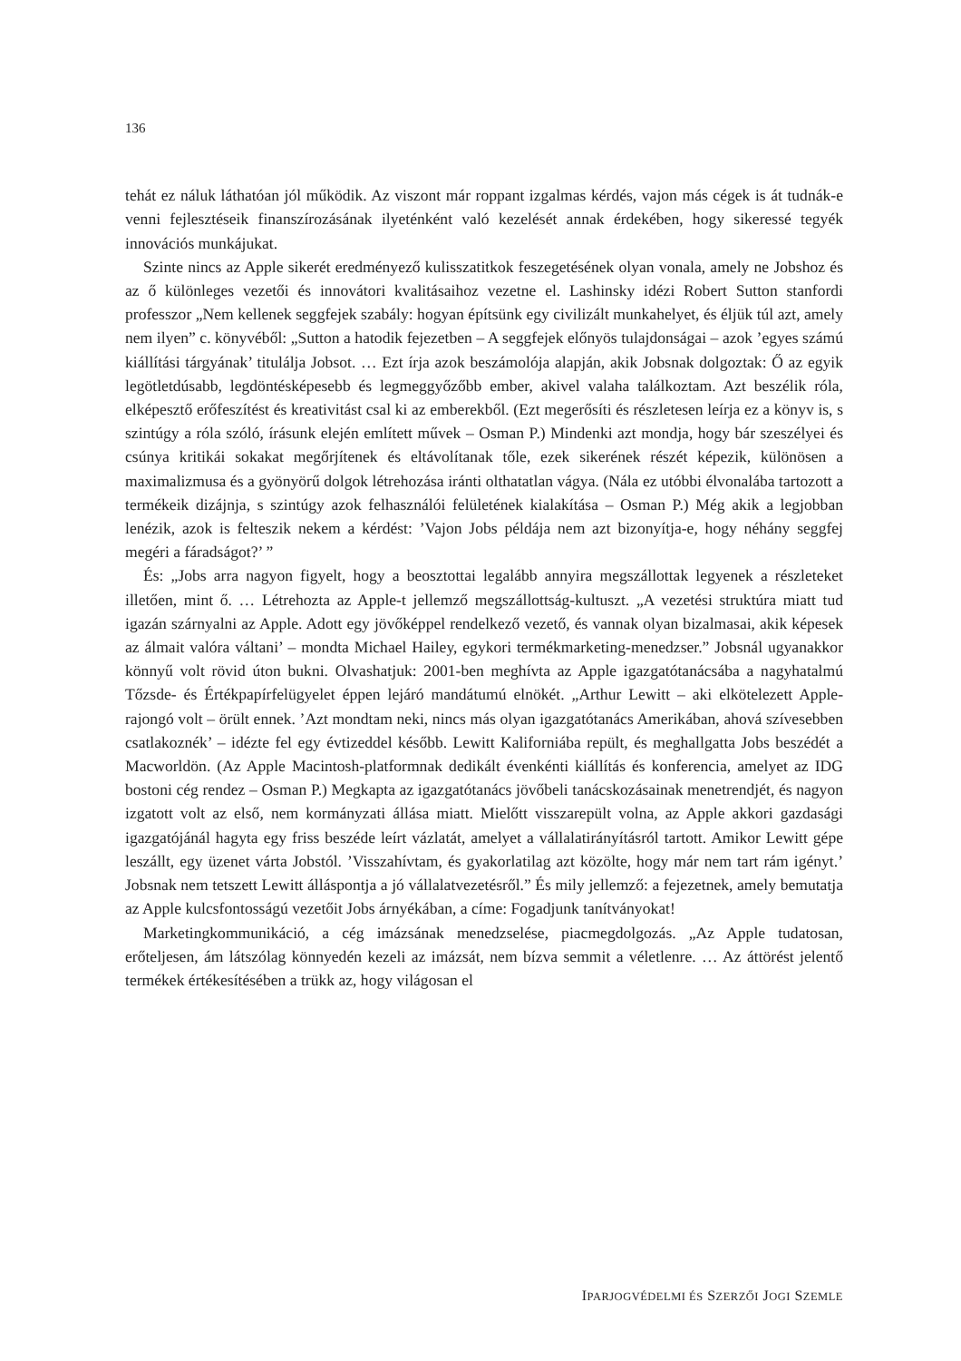136
tehát ez náluk láthatóan jól működik. Az viszont már roppant izgalmas kérdés, vajon más cégek is át tudnák-e venni fejlesztéseik finanszírozásának ilyetén­ként való kezelését annak érdekében, hogy sikeressé tegyék innovációs munkájukat.
Szinte nincs az Apple sikerét eredményező kulisszatitkok feszegetésének olyan vonala, amely ne Jobshoz és az ő különleges vezetői és innovátori kvalitásaihoz vezetne el. Lashinsky idézi Robert Sutton stanfordi professzor „Nem kellenek seggfejek szabály: hogyan építsünk egy civilizált munkahelyet, és éljük túl azt, amely nem ilyen” c. könyvéből: „Sutton a hatodik fejezetben – A seggfejek előnyös tulajdonságai – azok ’egyes számú kiállítási tárgyának’ titulálja Jobsot. … Ezt írja azok beszámolója alapján, akik Jobsnak dolgoztak: Ő az egyik legötletdúsabb, legdöntésképesebb és legmeggyőzőbb ember, akivel valaha találkoztam. Azt beszélik róla, elképesztő erőfeszítést és kreativitást csal ki az emberekből. (Ezt megerősíti és részletesen leírja ez a könyv is, s szintúgy a róla szóló, írásunk elején említett művek – Osman P.) Mindenki azt mondja, hogy bár szeszélyei és csúnya kritikái sokakat megőrjítenek és eltávolítanak tőle, ezek sikerének részét képezik, különösen a maximalizmusa és a gyönyörű dolgok létrehozása iránti olthatatlan vágya. (Nála ez utóbbi élvonalába tartozott a termékeik dizájnja, s szintúgy azok felhasználói felületének kialakítása – Osman P.) Még akik a legjobban lenézik, azok is felteszik nekem a kérdést: ’Vajon Jobs példája nem azt bizonyítja-e, hogy néhány seggfej megéri a fáradságot?’ ”
És: „Jobs arra nagyon figyelt, hogy a beosztottai legalább annyira megszállottak legyenek a részleteket illetően, mint ő. … Létrehozta az Apple-t jellemző megszállottság-kultuszt. „A vezetési struktúra miatt tud igazán szárnyalni az Apple. Adott egy jövőképpel rendelkező vezető, és vannak olyan bizalmasai, akik képesek az álmait valóra váltani’ – mondta Michael Hailey, egykori termékmarketing-menedzser.” Jobsnál ugyanakkor könnyű volt rövid úton bukni. Olvashatjuk: 2001-ben meghívta az Apple igazgatótanácsába a nagyhatalmú Tőzsde- és Értékpapírfelügyelet éppen lejáró mandátumú elnökét. „Arthur Lewitt – aki elkötelezett Apple-rajongó volt – örült ennek. ’Azt mondtam neki, nincs más olyan igazgatótanács Amerikában, ahová szívesebben csatlakoznék’ – idézte fel egy évtizeddel később. Lewitt Kaliforniába repült, és meghallgatta Jobs beszédét a Macworldön. (Az Apple Macintosh-platformnak dedikált évenkénti kiállítás és konferencia, amelyet az IDG bostoni cég rendez – Osman P.) Megkapta az igazgatótanács jövőbeli tanácskozásainak menetrendjét, és nagyon izgatott volt az első, nem kormányzati állása miatt. Mielőtt visszarepült volna, az Apple akkori gazdasági igazgatójánál hagyta egy friss beszéde leírt vázlatát, amelyet a vállalatirányításról tartott. Amikor Lewitt gépe leszállt, egy üzenet várta Jobstól. ’Visszahívtam, és gyakorlatilag azt közölte, hogy már nem tart rám igényt.’ Jobsnak nem tetszett Lewitt álláspontja a jó vállalatvezetésről.” És mily jellemző: a fejezetnek, amely bemutatja az Apple kulcsfontosságú vezetőit Jobs árnyékában, a címe: Fogadjunk tanítványokat!
Marketingkommunikáció, a cég imázsának menedzselése, piacmegdolgozás. „Az Apple tudatosan, erőteljesen, ám látszólag könnyedén kezeli az imázsát, nem bízva semmit a véletlenre. … Az áttörést jelentő termékek értékesítésében a trükk az, hogy világosan el
IPARJOGVÉDELMI ÉS SZERZŐI JOGI SZEMLE